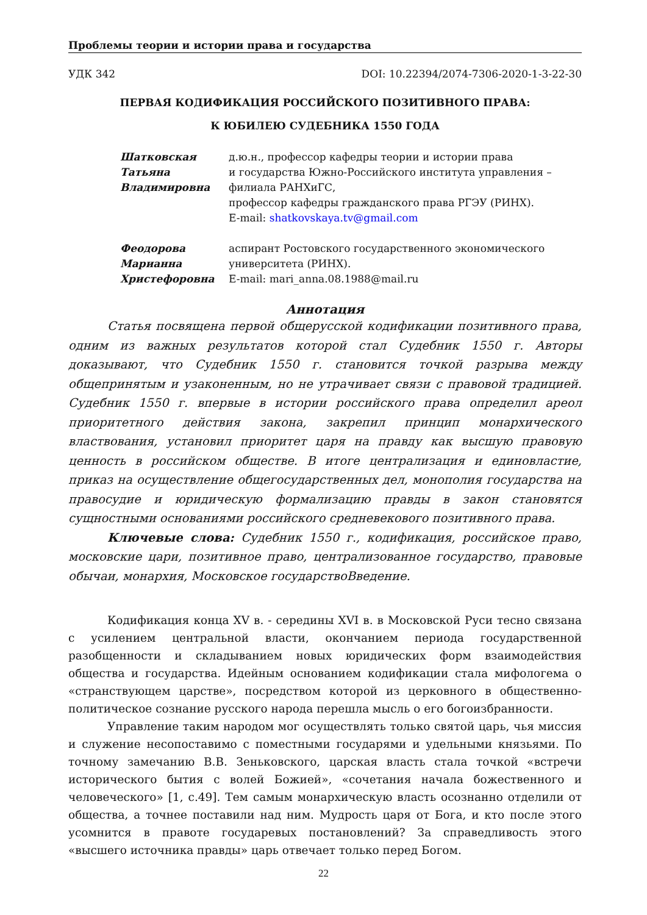Проблемы теории и истории права и государства
УДК 342 DOI: 10.22394/2074-7306-2020-1-3-22-30
ПЕРВАЯ КОДИФИКАЦИЯ РОССИЙСКОГО ПОЗИТИВНОГО ПРАВА:
К ЮБИЛЕЮ СУДЕБНИКА 1550 ГОДА
Шатковская
Татьяна
Владимировна
д.ю.н., профессор кафедры теории и истории права
и государства Южно-Российского института управления –
филиала РАНХиГС,
профессор кафедры гражданского права РГЭУ (РИНХ).
E-mail: shatkovskaya.tv@gmail.com
Феодорова
Марианна
Христефоровна
аспирант Ростовского государственного экономического
университета (РИНХ).
E-mail: mari_anna.08.1988@mail.ru
Аннотация
Статья посвящена первой общерусской кодификации позитивного права, одним из важных результатов которой стал Судебник 1550 г. Авторы доказывают, что Судебник 1550 г. становится точкой разрыва между общепринятым и узаконенным, но не утрачивает связи с правовой традицией. Судебник 1550 г. впервые в истории российского права определил ареол приоритетного действия закона, закрепил принцип монархического властвования, установил приоритет царя на правду как высшую правовую ценность в российском обществе. В итоге централизация и единовластие, приказ на осуществление общегосударственных дел, монополия государства на правосудие и юридическую формализацию правды в закон становятся сущностными основаниями российского средневекового позитивного права.
Ключевые слова: Судебник 1550 г., кодификация, российское право, московские цари, позитивное право, централизованное государство, правовые обычаи, монархия, Московское государствоВведение.
Кодификация конца XV в. - середины XVI в. в Московской Руси тесно связана с усилением центральной власти, окончанием периода государственной разобщенности и складыванием новых юридических форм взаимодействия общества и государства. Идейным основанием кодификации стала мифологема о «странствующем царстве», посредством которой из церковного в общественно-политическое сознание русского народа перешла мысль о его богоизбранности.
Управление таким народом мог осуществлять только святой царь, чья миссия и служение несопоставимо с поместными государями и удельными князьями. По точному замечанию В.В. Зеньковского, царская власть стала точкой «встречи исторического бытия с волей Божией», «сочетания начала божественного и человеческого» [1, с.49]. Тем самым монархическую власть осознанно отделили от общества, а точнее поставили над ним. Мудрость царя от Бога, и кто после этого усомнится в правоте государевых постановлений? За справедливость этого «высшего источника правды» царь отвечает только перед Богом.
22